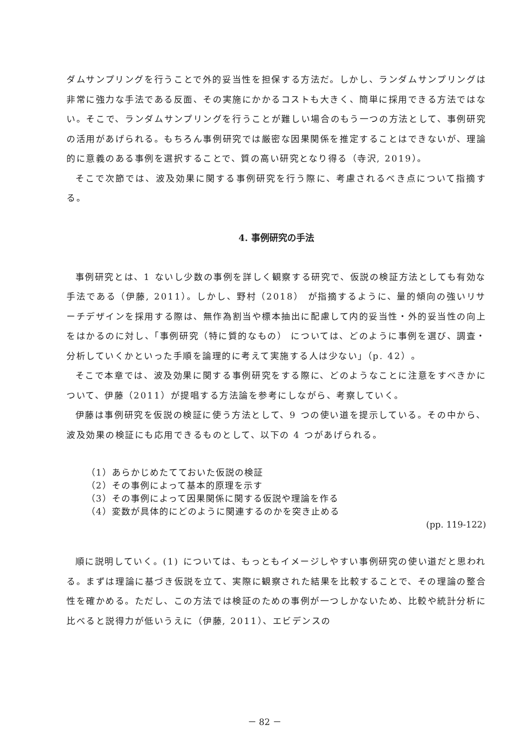ダムサンプリングを行うことで外的妥当性を担保する方法だ。しかし、ランダムサンプリングは非常に強力な手法である反面、その実施にかかるコストも大きく、簡単に採用できる方法ではない。そこで、ランダムサンプリングを行うことが難しい場合のもう一つの方法として、事例研究の活用があげられる。もちろん事例研究では厳密な因果関係を推定することはできないが、理論的に意義のある事例を選択することで、質の高い研究となり得る（寺沢, 2019）。
そこで次節では、波及効果に関する事例研究を行う際に、考慮されるべき点について指摘する。
4. 事例研究の手法
事例研究とは、1 ないし少数の事例を詳しく観察する研究で、仮説の検証方法としても有効な手法である（伊藤, 2011）。しかし、野村（2018） が指摘するように、量的傾向の強いリサーチデザインを採用する際は、無作為割当や標本抽出に配慮して内的妥当性・外的妥当性の向上をはかるのに対し、「事例研究（特に質的なもの） については、どのように事例を選び、調査・分析していくかといった手順を論理的に考えて実施する人は少ない」（p. 42）。
そこで本章では、波及効果に関する事例研究をする際に、どのようなことに注意をすべきかについて、伊藤（2011）が提唱する方法論を参考にしながら、考察していく。
伊藤は事例研究を仮説の検証に使う方法として、9 つの使い道を提示している。その中から、波及効果の検証にも応用できるものとして、以下の 4 つがあげられる。
（1）あらかじめたてておいた仮説の検証
（2）その事例によって基本的原理を示す
（3）その事例によって因果関係に関する仮説や理論を作る
（4）変数が具体的にどのように関連するのかを突き止める
(pp. 119-122)
順に説明していく。(1) については、もっともイメージしやすい事例研究の使い道だと思われる。まずは理論に基づき仮説を立て、実際に観察された結果を比較することで、その理論の整合性を確かめる。ただし、この方法では検証のための事例が一つしかないため、比較や統計分析に比べると説得力が低いうえに（伊藤, 2011）、エビデンスの
－ 82 －